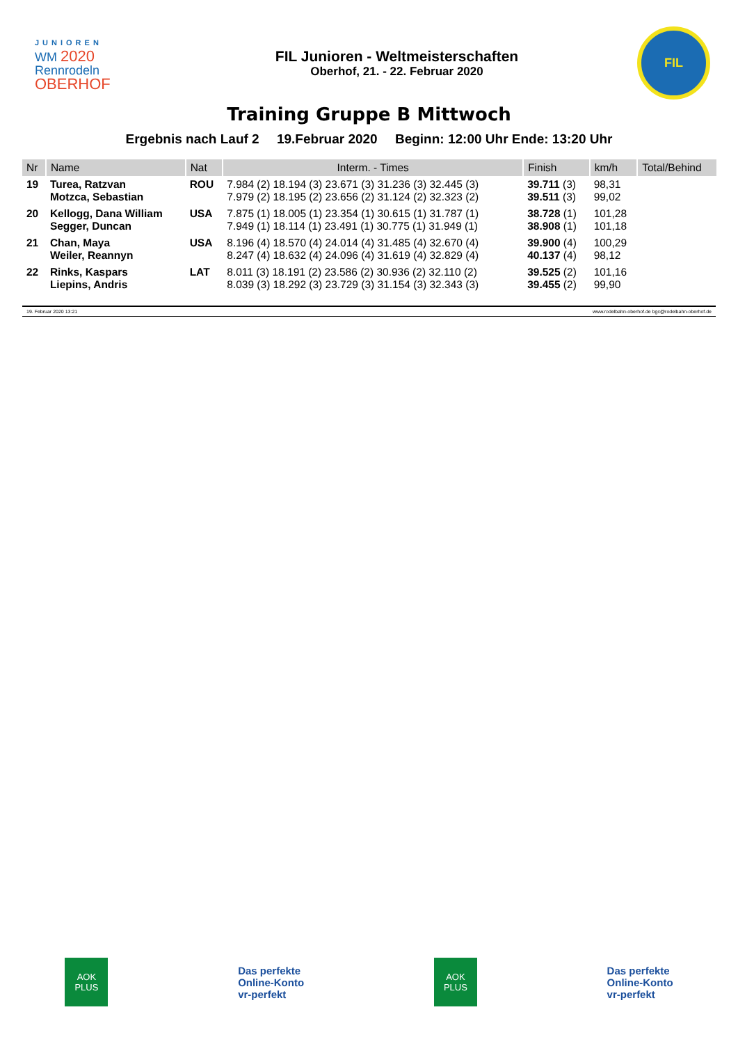JUNIOREN
WM 2020
Rennrodeln
OBERHOF
FIL Junioren - Weltmeisterschaften
Oberhof, 21. - 22. Februar 2020
FIL
Training Gruppe B Mittwoch
Ergebnis nach Lauf 2 19.Februar 2020 Beginn: 12:00 Uhr Ende: 13:20 Uhr
| Nr | Name | Nat | Interm. - Times | Finish | km/h | Total/Behind |
| --- | --- | --- | --- | --- | --- | --- |
| 19 | Turea, Ratzvan Motzca, Sebastian | ROU | 7.984 (2) 18.194 (3) 23.671 (3) 31.236 (3) 32.445 (3) 7.979 (2) 18.195 (2) 23.656 (2) 31.124 (2) 32.323 (2) | 39.711 (3) 39.511 (3) | 98,31 99,02 | |
| 20 | Kellogg, Dana William Segger, Duncan | USA | 7.875 (1) 18.005 (1) 23.354 (1) 30.615 (1) 31.787 (1) 7.949 (1) 18.114 (1) 23.491 (1) 30.775 (1) 31.949 (1) | 38.728 (1) 38.908 (1) | 101,28 101,18 | |
| 21 | Chan, Maya Weiler, Reannyn | USA | 8.196 (4) 18.570 (4) 24.014 (4) 31.485 (4) 32.670 (4) 8.247 (4) 18.632 (4) 24.096 (4) 31.619 (4) 32.829 (4) | 39.900 (4) 40.137 (4) | 100,29 98,12 | |
| 22 | Rinks, Kaspars Liepins, Andris | LAT | 8.011 (3) 18.191 (2) 23.586 (2) 30.936 (2) 32.110 (2) 8.039 (3) 18.292 (3) 23.729 (3) 31.154 (3) 32.343 (3) | 39.525 (2) 39.455 (2) | 101,16 99,90 | |
19. Februar 2020 13:21 www.rodelbahn-oberhof.de bgc@rodelbahn-oberhof.de
AOK
PLUS
Das perfekte
Online-Konto
vr-perfekt
AOK
PLUS
Das perfekte
Online-Konto
vr-perfekt